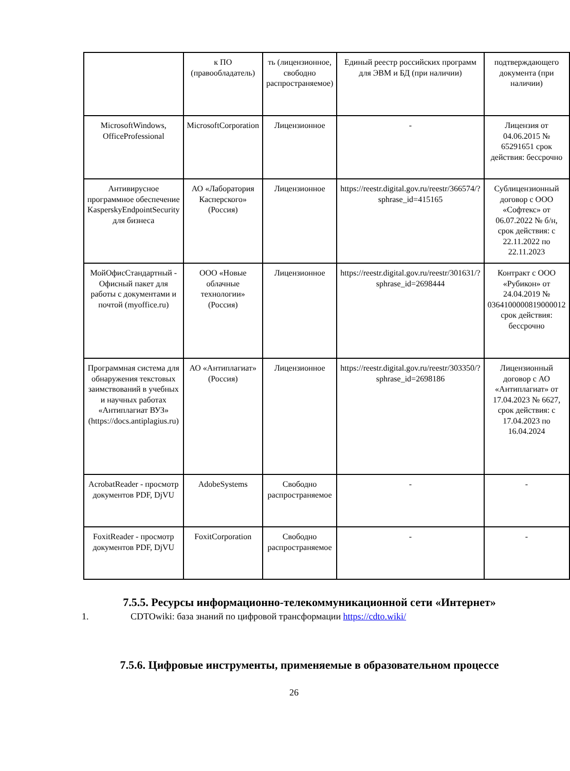| | к ПО (правообладатель) | ть (лицензионное, свободно распространяемое) | Единый реестр российских программ для ЭВМ и БД (при наличии) | подтверждающего документа (при наличии) |
| MicrosoftWindows, OfficeProfessional | MicrosoftCorporation | Лицензионное | - | Лицензия от 04.06.2015 № 65291651 срок действия: бессрочно |
| Антивирусное программное обеспечение KasperskyEndpointSecurity для бизнеса | АО «Лаборатория Касперского» (Россия) | Лицензионное | https://reestr.digital.gov.ru/reestr/366574/?sphrase_id=415165 | Сублицензионный договор с ООО «Софтекс» от 06.07.2022 № б/н, срок действия: с 22.11.2022 по 22.11.2023 |
| МойОфисСтандартный - Офисный пакет для работы с документами и почтой (myoffice.ru) | ООО «Новые облачные технологии» (Россия) | Лицензионное | https://reestr.digital.gov.ru/reestr/301631/?sphrase_id=2698444 | Контракт с ООО «Рубикон» от 24.04.2019 № 0364100000819000012 срок действия: бессрочно |
| Программная система для обнаружения текстовых заимствований в учебных и научных работах «Антиплагиат ВУЗ» (https://docs.antiplagius.ru) | АО «Антиплагиат» (Россия) | Лицензионное | https://reestr.digital.gov.ru/reestr/303350/?sphrase_id=2698186 | Лицензионный договор с АО «Антиплагиат» от 17.04.2023 № 6627, срок действия: с 17.04.2023 по 16.04.2024 |
| AcrobatReader - просмотр документов PDF, DjVU | AdobeSystems | Свободно распространяемое | - | - |
| FoxitReader - просмотр документов PDF, DjVU | FoxitCorporation | Свободно распространяемое | - | - |
7.5.5. Ресурсы информационно-телекоммуникационной сети «Интернет»
1. CDTOwiki: база знаний по цифровой трансформации https://cdto.wiki/
7.5.6. Цифровые инструменты, применяемые в образовательном процессе
26